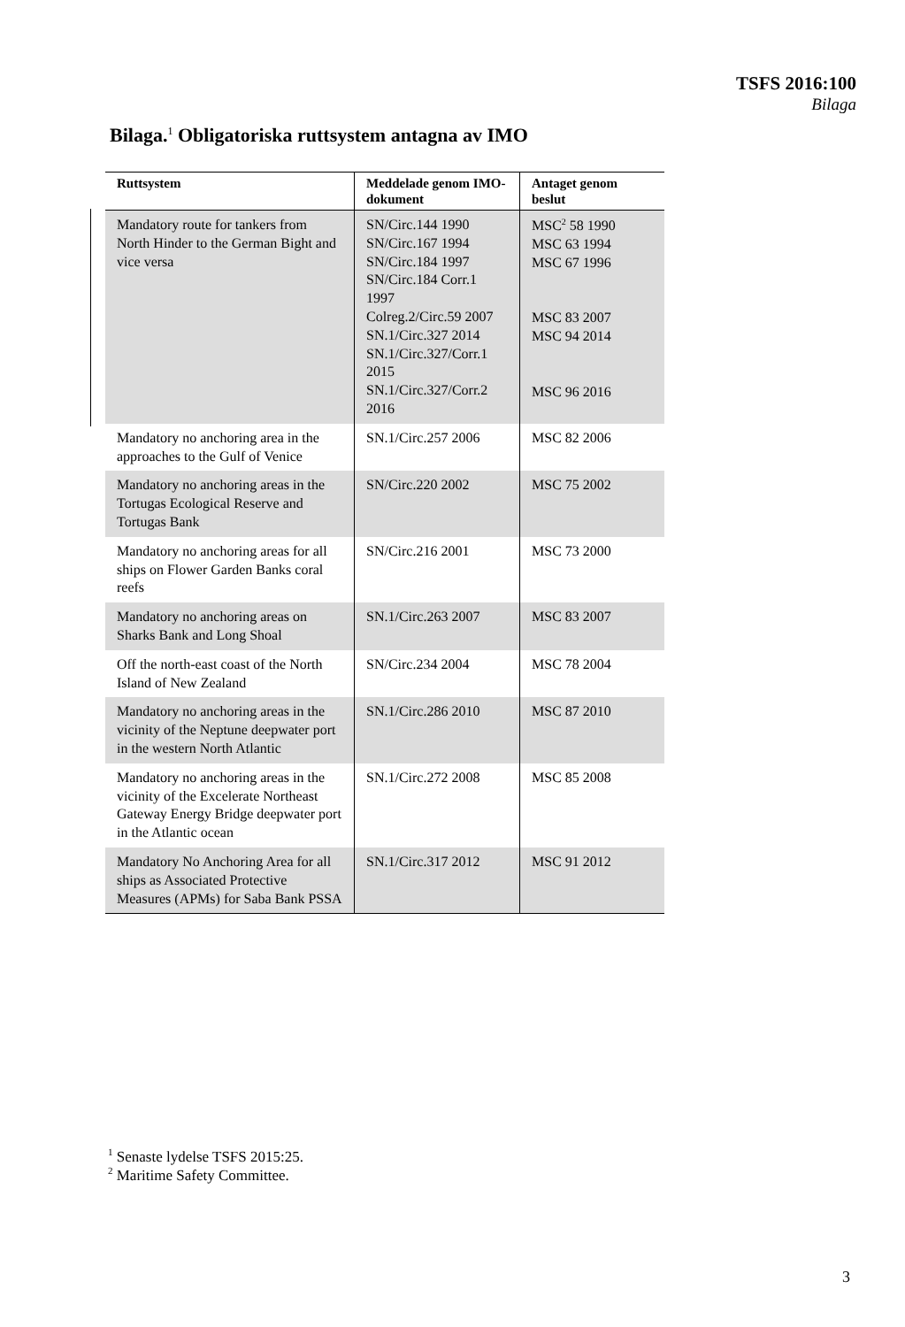TSFS 2016:100
Bilaga
Bilaga.<sup>1</sup> Obligatoriska ruttsystem antagna av IMO
| Ruttsystem | Meddelade genom IMO-dokument | Antaget genom beslut |
| --- | --- | --- |
| Mandatory route for tankers from North Hinder to the German Bight and vice versa | SN/Circ.144 1990 SN/Circ.167 1994 SN/Circ.184 1997 SN/Circ.184 Corr.1 1997 Colreg.2/Circ.59 2007 SN.1/Circ.327 2014 SN.1/Circ.327/Corr.1 2015 SN.1/Circ.327/Corr.2 2016 | MSC<sup>2</sup> 58 1990 MSC 63 1994 MSC 67 1996 MSC 83 2007 MSC 94 2014 MSC 96 2016 |
| Mandatory no anchoring area in the approaches to the Gulf of Venice | SN.1/Circ.257 2006 | MSC 82 2006 |
| Mandatory no anchoring areas in the Tortugas Ecological Reserve and Tortugas Bank | SN/Circ.220 2002 | MSC 75 2002 |
| Mandatory no anchoring areas for all ships on Flower Garden Banks coral reefs | SN/Circ.216 2001 | MSC 73 2000 |
| Mandatory no anchoring areas on Sharks Bank and Long Shoal | SN.1/Circ.263 2007 | MSC 83 2007 |
| Off the north-east coast of the North Island of New Zealand | SN/Circ.234 2004 | MSC 78 2004 |
| Mandatory no anchoring areas in the vicinity of the Neptune deepwater port in the western North Atlantic | SN.1/Circ.286 2010 | MSC 87 2010 |
| Mandatory no anchoring areas in the vicinity of the Excelerate Northeast Gateway Energy Bridge deepwater port in the Atlantic ocean | SN.1/Circ.272 2008 | MSC 85 2008 |
| Mandatory No Anchoring Area for all ships as Associated Protective Measures (APMs) for Saba Bank PSSA | SN.1/Circ.317 2012 | MSC 91 2012 |
<sup>1</sup> Senaste lydelse TSFS 2015:25.
<sup>2</sup> Maritime Safety Committee.
3